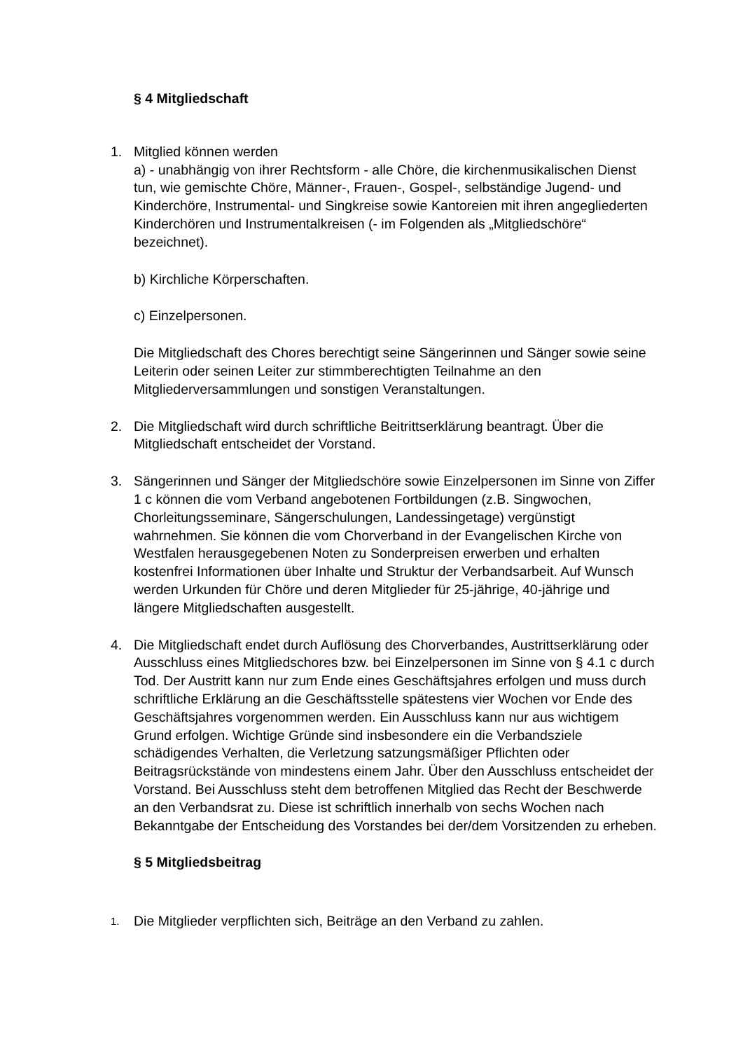§ 4 Mitgliedschaft
1. Mitglied können werden
a) - unabhängig von ihrer Rechtsform - alle Chöre, die kirchenmusikalischen Dienst tun, wie gemischte Chöre, Männer-, Frauen-, Gospel-, selbständige Jugend- und Kinderchöre, Instrumental- und Singkreise sowie Kantoreien mit ihren angegliederten Kinderchören und Instrumentalkreisen (- im Folgenden als „Mitgliedschöre“ bezeichnet).
b) Kirchliche Körperschaften.
c) Einzelpersonen.
Die Mitgliedschaft des Chores berechtigt seine Sängerinnen und Sänger sowie seine Leiterin oder seinen Leiter zur stimmberechtigten Teilnahme an den Mitgliederversammlungen und sonstigen Veranstaltungen.
2. Die Mitgliedschaft wird durch schriftliche Beitrittserklärung beantragt. Über die Mitgliedschaft entscheidet der Vorstand.
3. Sängerinnen und Sänger der Mitgliedschöre sowie Einzelpersonen im Sinne von Ziffer 1 c können die vom Verband angebotenen Fortbildungen (z.B. Singwochen, Chorleitungsseminare, Sängerschulungen, Landessingetage) vergünstigt wahrnehmen. Sie können die vom Chorverband in der Evangelischen Kirche von Westfalen herausgegebenen Noten zu Sonderpreisen erwerben und erhalten kostenfrei Informationen über Inhalte und Struktur der Verbandsarbeit. Auf Wunsch werden Urkunden für Chöre und deren Mitglieder für 25-jährige, 40-jährige und längere Mitgliedschaften ausgestellt.
4. Die Mitgliedschaft endet durch Auflösung des Chorverbandes, Austrittserklärung oder Ausschluss eines Mitgliedschores bzw. bei Einzelpersonen im Sinne von § 4.1 c durch Tod. Der Austritt kann nur zum Ende eines Geschäftsjahres erfolgen und muss durch schriftliche Erklärung an die Geschäftsstelle spätestens vier Wochen vor Ende des Geschäftsjahres vorgenommen werden. Ein Ausschluss kann nur aus wichtigem Grund erfolgen. Wichtige Gründe sind insbesondere ein die Verbandsziele schädigendes Verhalten, die Verletzung satzungsmäßiger Pflichten oder Beitragsrückstände von mindestens einem Jahr. Über den Ausschluss entscheidet der Vorstand. Bei Ausschluss steht dem betroffenen Mitglied das Recht der Beschwerde an den Verbandsrat zu. Diese ist schriftlich innerhalb von sechs Wochen nach Bekanntgabe der Entscheidung des Vorstandes bei der/dem Vorsitzenden zu erheben.
§ 5 Mitgliedsbeitrag
1.
Die Mitglieder verpflichten sich, Beiträge an den Verband zu zahlen.